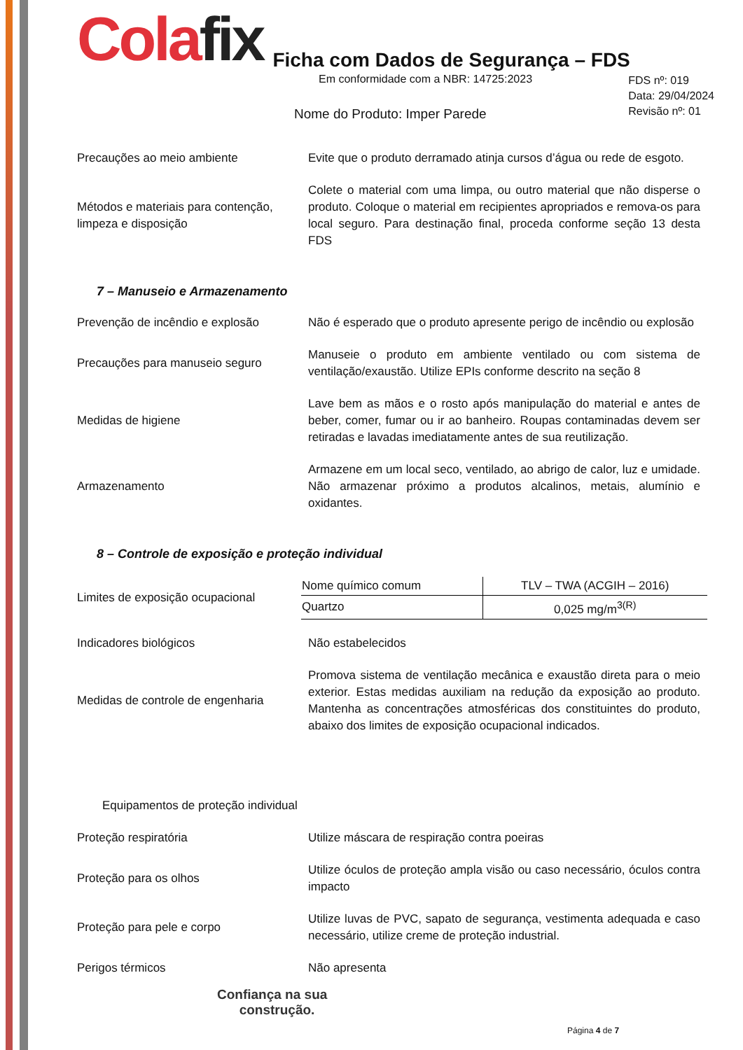Cola fix
Ficha com Dados de Segurança – FDS
Em conformidade com a NBR: 14725:2023
FDS nº: 019
Data: 29/04/2024
Revisão nº: 01
Nome do Produto: Imper Parede
Precauções ao meio ambiente
Evite que o produto derramado atinja cursos d’água ou rede de esgoto.
Métodos e materiais para contenção, limpeza e disposição
Colete o material com uma limpa, ou outro material que não disperse o produto. Coloque o material em recipientes apropriados e remova-os para local seguro. Para destinação final, proceda conforme seção 13 desta FDS
7 – Manuseio e Armazenamento
Prevenção de incêndio e explosão
Não é esperado que o produto apresente perigo de incêndio ou explosão
Precauções para manuseio seguro
Manuseie o produto em ambiente ventilado ou com sistema de ventilação/exaustão. Utilize EPIs conforme descrito na seção 8
Medidas de higiene
Lave bem as mãos e o rosto após manipulação do material e antes de beber, comer, fumar ou ir ao banheiro. Roupas contaminadas devem ser retiradas e lavadas imediatamente antes de sua reutilização.
Armazenamento
Armazene em um local seco, ventilado, ao abrigo de calor, luz e umidade. Não armazenar próximo a produtos alcalinos, metais, alumínio e oxidantes.
8 – Controle de exposição e proteção individual
Limites de exposição ocupacional
| Nome químico comum | TLV – TWA (ACGIH – 2016) |
| --- | --- |
| Quartzo | 0,025 mg/m<sup>3(R)</sup> |
Indicadores biológicos Não estabelecidos
Medidas de controle de engenharia
Promova sistema de ventilação mecânica e exaustão direta para o meio exterior. Estas medidas auxiliam na redução da exposição ao produto. Mantenha as concentrações atmosféricas dos constituintes do produto, abaixo dos limites de exposição ocupacional indicados.
Equipamentos de proteção individual
Proteção respiratória Utilize máscara de respiração contra poeiras
Proteção para os olhos
Utilize óculos de proteção ampla visão ou caso necessário, óculos contra impacto
Proteção para pele e corpo
Utilize luvas de PVC, sapato de segurança, vestimenta adequada e caso necessário, utilize creme de proteção industrial.
Perigos térmicos Não apresenta
Confiança na sua
construção.
Página 4 de 7